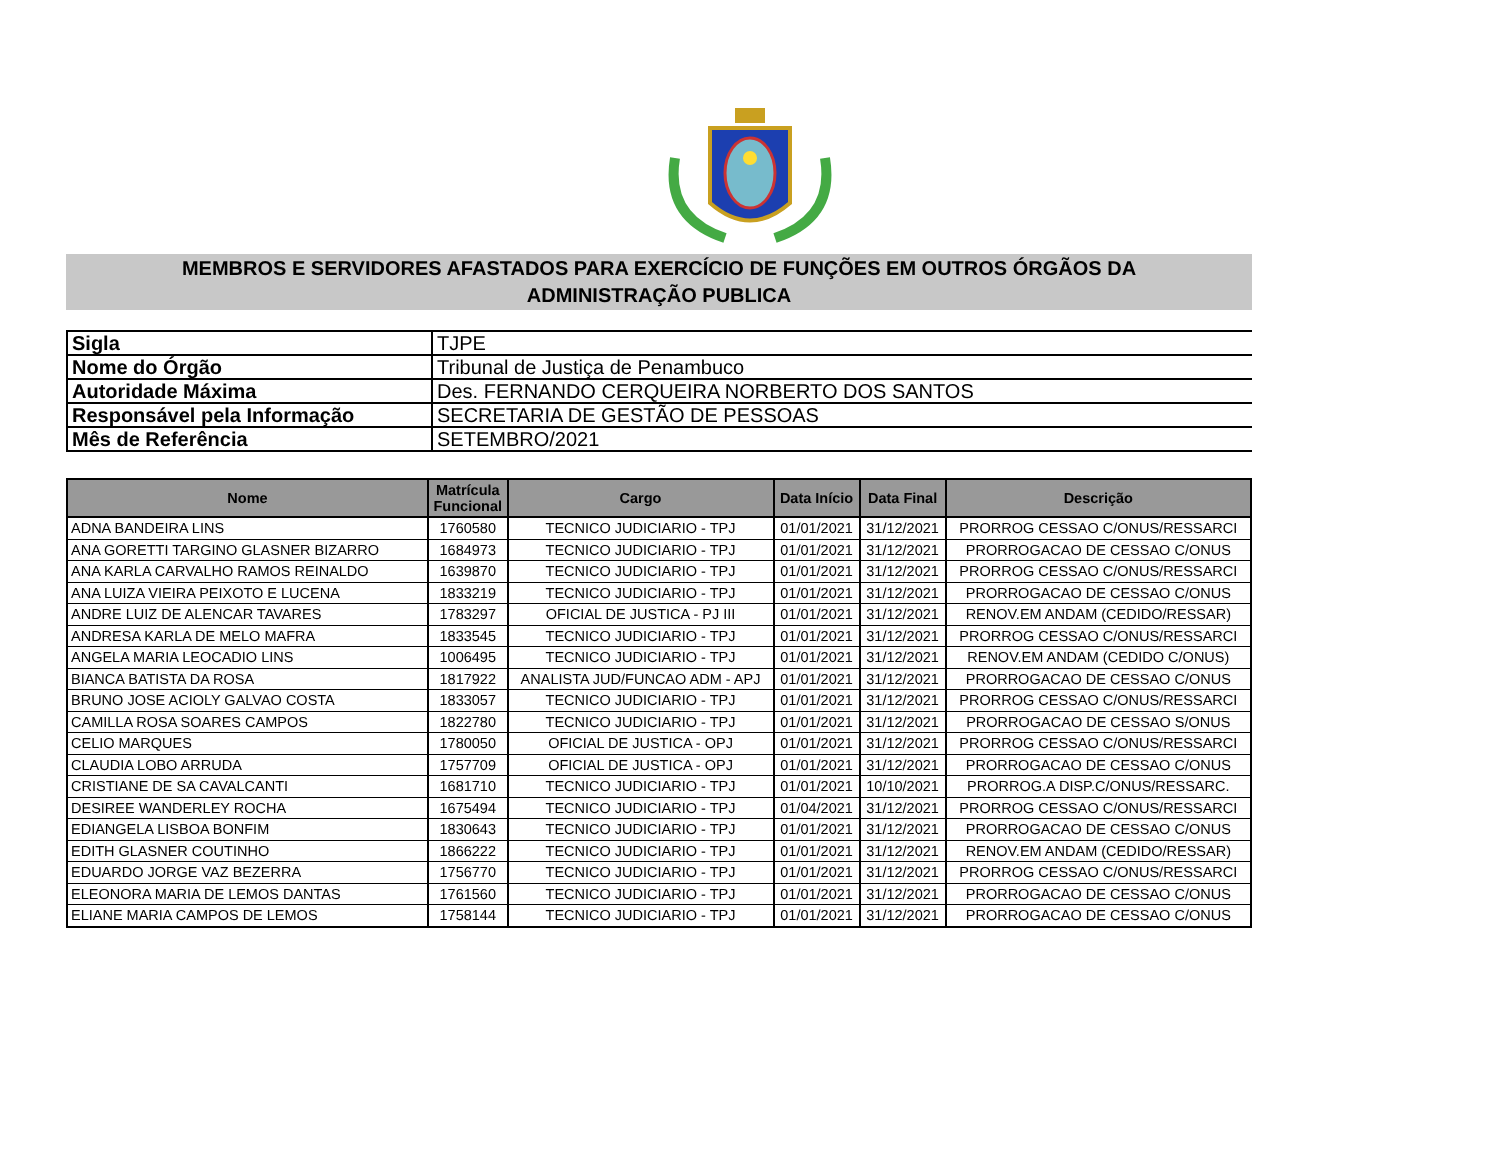MEMBROS E SERVIDORES AFASTADOS PARA EXERCÍCIO DE FUNÇÕES EM OUTROS ÓRGÃOS DA
ADMINISTRAÇÃO PUBLICA
| Sigla | TJPE |
| Nome do Órgão | Tribunal de Justiça de Penambuco |
| Autoridade Máxima | Des. FERNANDO CERQUEIRA NORBERTO DOS SANTOS |
| Responsável pela Informação | SECRETARIA DE GESTÃO DE PESSOAS |
| Mês de Referência | SETEMBRO/2021 |
| Nome | Matrícula Funcional | Cargo | Data Início | Data Final | Descrição |
| --- | --- | --- | --- | --- | --- |
| ADNA BANDEIRA LINS | 1760580 | TECNICO JUDICIARIO - TPJ | 01/01/2021 | 31/12/2021 | PRORROG CESSAO C/ONUS/RESSARCI |
| ANA GORETTI TARGINO GLASNER BIZARRO | 1684973 | TECNICO JUDICIARIO - TPJ | 01/01/2021 | 31/12/2021 | PRORROGACAO DE CESSAO C/ONUS |
| ANA KARLA CARVALHO RAMOS REINALDO | 1639870 | TECNICO JUDICIARIO - TPJ | 01/01/2021 | 31/12/2021 | PRORROG CESSAO C/ONUS/RESSARCI |
| ANA LUIZA VIEIRA PEIXOTO E LUCENA | 1833219 | TECNICO JUDICIARIO - TPJ | 01/01/2021 | 31/12/2021 | PRORROGACAO DE CESSAO C/ONUS |
| ANDRE LUIZ DE ALENCAR TAVARES | 1783297 | OFICIAL DE JUSTICA - PJ III | 01/01/2021 | 31/12/2021 | RENOV.EM ANDAM (CEDIDO/RESSAR) |
| ANDRESA KARLA DE MELO MAFRA | 1833545 | TECNICO JUDICIARIO - TPJ | 01/01/2021 | 31/12/2021 | PRORROG CESSAO C/ONUS/RESSARCI |
| ANGELA MARIA LEOCADIO LINS | 1006495 | TECNICO JUDICIARIO - TPJ | 01/01/2021 | 31/12/2021 | RENOV.EM ANDAM (CEDIDO C/ONUS) |
| BIANCA BATISTA DA ROSA | 1817922 | ANALISTA JUD/FUNCAO ADM - APJ | 01/01/2021 | 31/12/2021 | PRORROGACAO DE CESSAO C/ONUS |
| BRUNO JOSE ACIOLY GALVAO COSTA | 1833057 | TECNICO JUDICIARIO - TPJ | 01/01/2021 | 31/12/2021 | PRORROG CESSAO C/ONUS/RESSARCI |
| CAMILLA ROSA SOARES CAMPOS | 1822780 | TECNICO JUDICIARIO - TPJ | 01/01/2021 | 31/12/2021 | PRORROGACAO DE CESSAO S/ONUS |
| CELIO MARQUES | 1780050 | OFICIAL DE JUSTICA - OPJ | 01/01/2021 | 31/12/2021 | PRORROG CESSAO C/ONUS/RESSARCI |
| CLAUDIA LOBO ARRUDA | 1757709 | OFICIAL DE JUSTICA - OPJ | 01/01/2021 | 31/12/2021 | PRORROGACAO DE CESSAO C/ONUS |
| CRISTIANE DE SA CAVALCANTI | 1681710 | TECNICO JUDICIARIO - TPJ | 01/01/2021 | 10/10/2021 | PRORROG.A DISP.C/ONUS/RESSARC. |
| DESIREE WANDERLEY ROCHA | 1675494 | TECNICO JUDICIARIO - TPJ | 01/04/2021 | 31/12/2021 | PRORROG CESSAO C/ONUS/RESSARCI |
| EDIANGELA LISBOA BONFIM | 1830643 | TECNICO JUDICIARIO - TPJ | 01/01/2021 | 31/12/2021 | PRORROGACAO DE CESSAO C/ONUS |
| EDITH GLASNER COUTINHO | 1866222 | TECNICO JUDICIARIO - TPJ | 01/01/2021 | 31/12/2021 | RENOV.EM ANDAM (CEDIDO/RESSAR) |
| EDUARDO JORGE VAZ BEZERRA | 1756770 | TECNICO JUDICIARIO - TPJ | 01/01/2021 | 31/12/2021 | PRORROG CESSAO C/ONUS/RESSARCI |
| ELEONORA MARIA DE LEMOS DANTAS | 1761560 | TECNICO JUDICIARIO - TPJ | 01/01/2021 | 31/12/2021 | PRORROGACAO DE CESSAO C/ONUS |
| ELIANE MARIA CAMPOS DE LEMOS | 1758144 | TECNICO JUDICIARIO - TPJ | 01/01/2021 | 31/12/2021 | PRORROGACAO DE CESSAO C/ONUS |